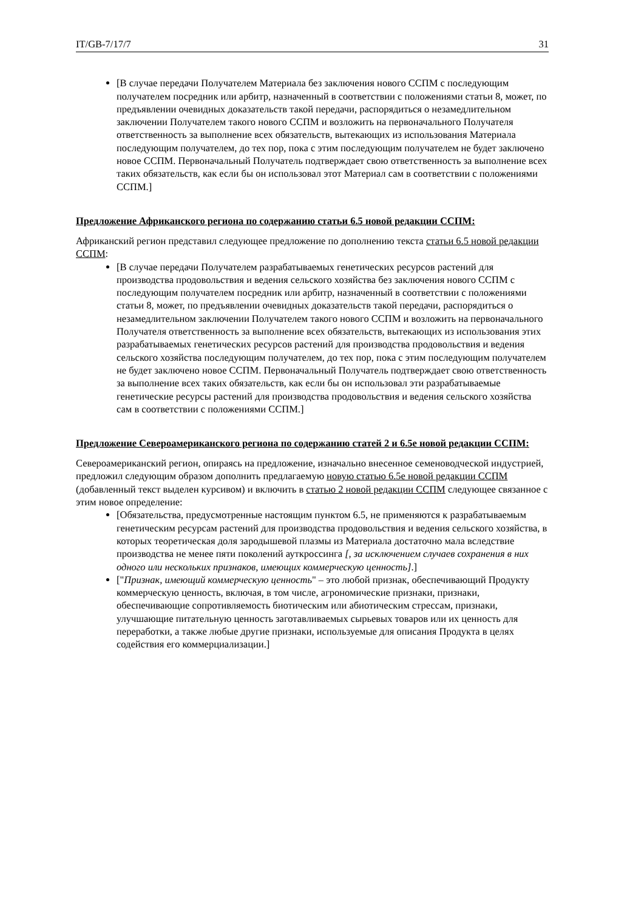IT/GB-7/17/7 31
[В случае передачи Получателем Материала без заключения нового ССПМ с последующим получателем посредник или арбитр, назначенный в соответствии с положениями статьи 8, может, по предъявлении очевидных доказательств такой передачи, распорядиться о незамедлительном заключении Получателем такого нового ССПМ и возложить на первоначального Получателя ответственность за выполнение всех обязательств, вытекающих из использования Материала последующим получателем, до тех пор, пока с этим последующим получателем не будет заключено новое ССПМ. Первоначальный Получатель подтверждает свою ответственность за выполнение всех таких обязательств, как если бы он использовал этот Материал сам в соответствии с положениями ССПМ.]
Предложение Африканского региона по содержанию статьи 6.5 новой редакции ССПМ:
Африканский регион представил следующее предложение по дополнению текста статьи 6.5 новой редакции ССПМ:
[В случае передачи Получателем разрабатываемых генетических ресурсов растений для производства продовольствия и ведения сельского хозяйства без заключения нового ССПМ с последующим получателем посредник или арбитр, назначенный в соответствии с положениями статьи 8, может, по предъявлении очевидных доказательств такой передачи, распорядиться о незамедлительном заключении Получателем такого нового ССПМ и возложить на первоначального Получателя ответственность за выполнение всех обязательств, вытекающих из использования этих разрабатываемых генетических ресурсов растений для производства продовольствия и ведения сельского хозяйства последующим получателем, до тех пор, пока с этим последующим получателем не будет заключено новое ССПМ. Первоначальный Получатель подтверждает свою ответственность за выполнение всех таких обязательств, как если бы он использовал эти разрабатываемые генетические ресурсы растений для производства продовольствия и ведения сельского хозяйства сам в соответствии с положениями ССПМ.]
Предложение Североамериканского региона по содержанию статей 2 и 6.5е новой редакции ССПМ:
Североамериканский регион, опираясь на предложение, изначально внесенное семеноводческой индустрией, предложил следующим образом дополнить предлагаемую новую статью 6.5е новой редакции ССПМ (добавленный текст выделен курсивом) и включить в статью 2 новой редакции ССПМ следующее связанное с этим новое определение:
[Обязательства, предусмотренные настоящим пунктом 6.5, не применяются к разрабатываемым генетическим ресурсам растений для производства продовольствия и ведения сельского хозяйства, в которых теоретическая доля зародышевой плазмы из Материала достаточно мала вследствие производства не менее пяти поколений ауткроссинга [, за исключением случаев сохранения в них одного или нескольких признаков, имеющих коммерческую ценность].]
["Признак, имеющий коммерческую ценность" – это любой признак, обеспечивающий Продукту коммерческую ценность, включая, в том числе, агрономические признаки, признаки, обеспечивающие сопротивляемость биотическим или абиотическим стрессам, признаки, улучшающие питательную ценность заготавливаемых сырьевых товаров или их ценность для переработки, а также любые другие признаки, используемые для описания Продукта в целях содействия его коммерциализации.]